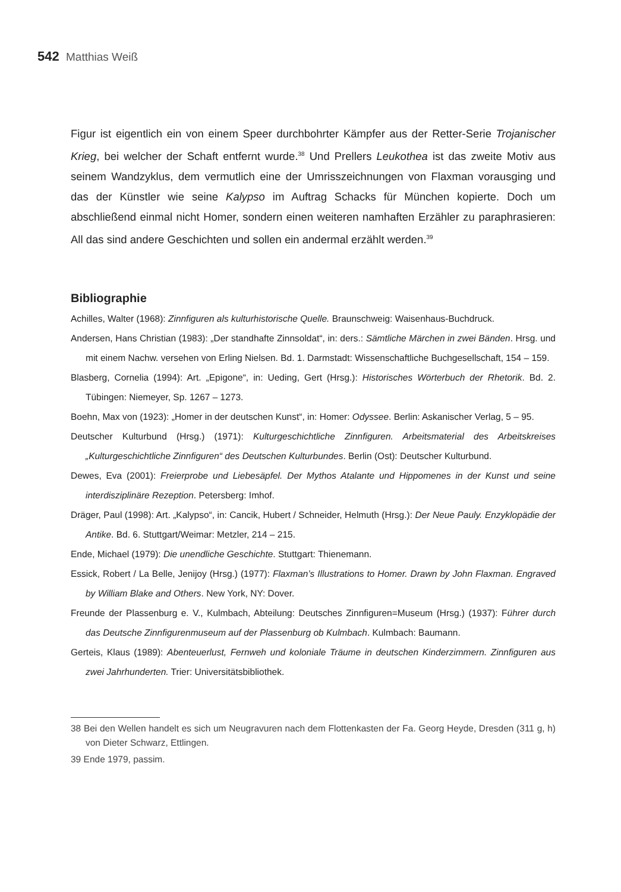542 Matthias Weiß
Figur ist eigentlich ein von einem Speer durchbohrter Kämpfer aus der Retter-Serie Trojanischer Krieg, bei welcher der Schaft entfernt wurde.<sup>38</sup> Und Prellers Leukothea ist das zweite Motiv aus seinem Wandzyklus, dem vermutlich eine der Umrisszeichnungen von Flaxman vorausging und das der Künstler wie seine Kalypso im Auftrag Schacks für München kopierte. Doch um abschließend einmal nicht Homer, sondern einen weiteren namhaften Erzähler zu paraphrasieren: All das sind andere Geschichten und sollen ein andermal erzählt werden.<sup>39</sup>
Bibliographie
Achilles, Walter (1968): Zinnfiguren als kulturhistorische Quelle. Braunschweig: Waisenhaus-Buchdruck.
Andersen, Hans Christian (1983): „Der standhafte Zinnsoldat“, in: ders.: Sämtliche Märchen in zwei Bänden. Hrsg. und mit einem Nachw. versehen von Erling Nielsen. Bd. 1. Darmstadt: Wissenschaftliche Buchgesellschaft, 154 – 159.
Blasberg, Cornelia (1994): Art. „Epigone“, in: Ueding, Gert (Hrsg.): Historisches Wörterbuch der Rhetorik. Bd. 2. Tübingen: Niemeyer, Sp. 1267 – 1273.
Boehn, Max von (1923): „Homer in der deutschen Kunst“, in: Homer: Odyssee. Berlin: Askanischer Verlag, 5 – 95.
Deutscher Kulturbund (Hrsg.) (1971): Kulturgeschichtliche Zinnfiguren. Arbeitsmaterial des Arbeitskreises „Kulturgeschichtliche Zinnfiguren“ des Deutschen Kulturbundes. Berlin (Ost): Deutscher Kulturbund.
Dewes, Eva (2001): Freierprobe und Liebesäpfel. Der Mythos Atalante und Hippomenes in der Kunst und seine interdisziplinäre Rezeption. Petersberg: Imhof.
Dräger, Paul (1998): Art. „Kalypso“, in: Cancik, Hubert / Schneider, Helmuth (Hrsg.): Der Neue Pauly. Enzyklopädie der Antike. Bd. 6. Stuttgart/Weimar: Metzler, 214 – 215.
Ende, Michael (1979): Die unendliche Geschichte. Stuttgart: Thienemann.
Essick, Robert / La Belle, Jenijoy (Hrsg.) (1977): Flaxman’s Illustrations to Homer. Drawn by John Flaxman. Engraved by William Blake and Others. New York, NY: Dover.
Freunde der Plassenburg e. V., Kulmbach, Abteilung: Deutsches Zinnfiguren=Museum (Hrsg.) (1937): Führer durch das Deutsche Zinnfigurenmuseum auf der Plassenburg ob Kulmbach. Kulmbach: Baumann.
Gerteis, Klaus (1989): Abenteuerlust, Fernweh und koloniale Träume in deutschen Kinderzimmern. Zinnfiguren aus zwei Jahrhunderten. Trier: Universitätsbibliothek.
38 Bei den Wellen handelt es sich um Neugravuren nach dem Flottenkasten der Fa. Georg Heyde, Dresden (311 g, h) von Dieter Schwarz, Ettlingen.
39 Ende 1979, passim.